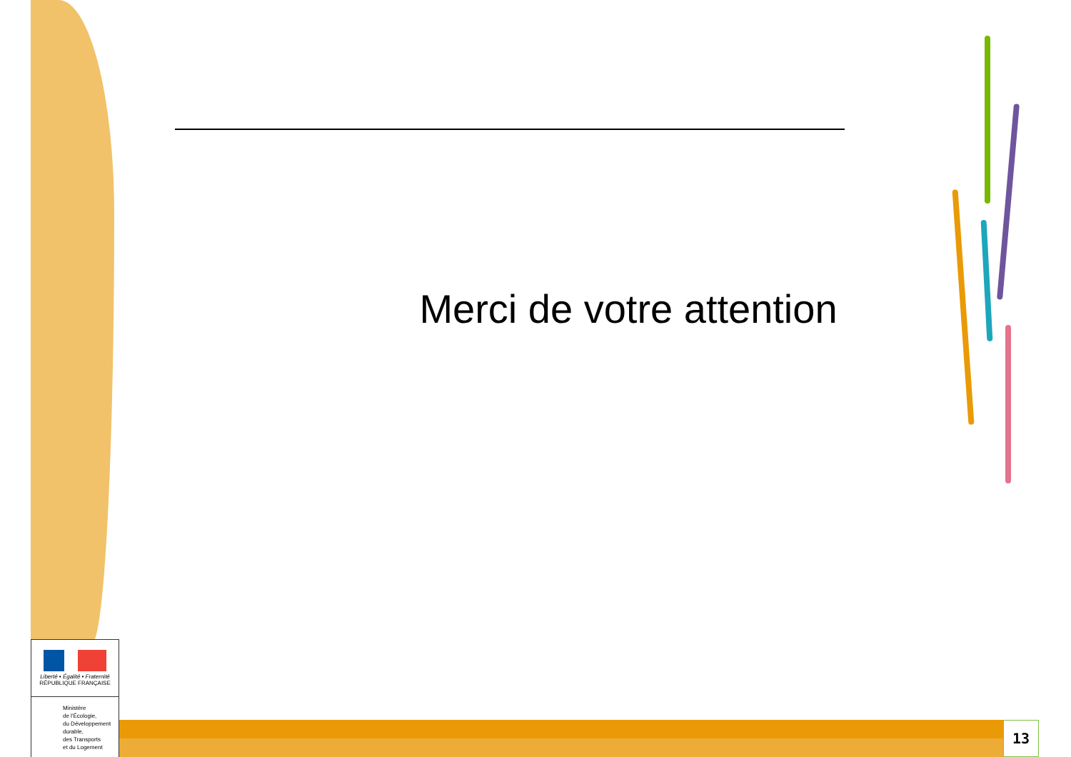Merci de votre attention
Liberté • Égalité • Fraternité
RÉPUBLIQUE FRANÇAISE
Ministère
de l'Écologie,
du Développement
durable,
des Transports
et du Logement
13